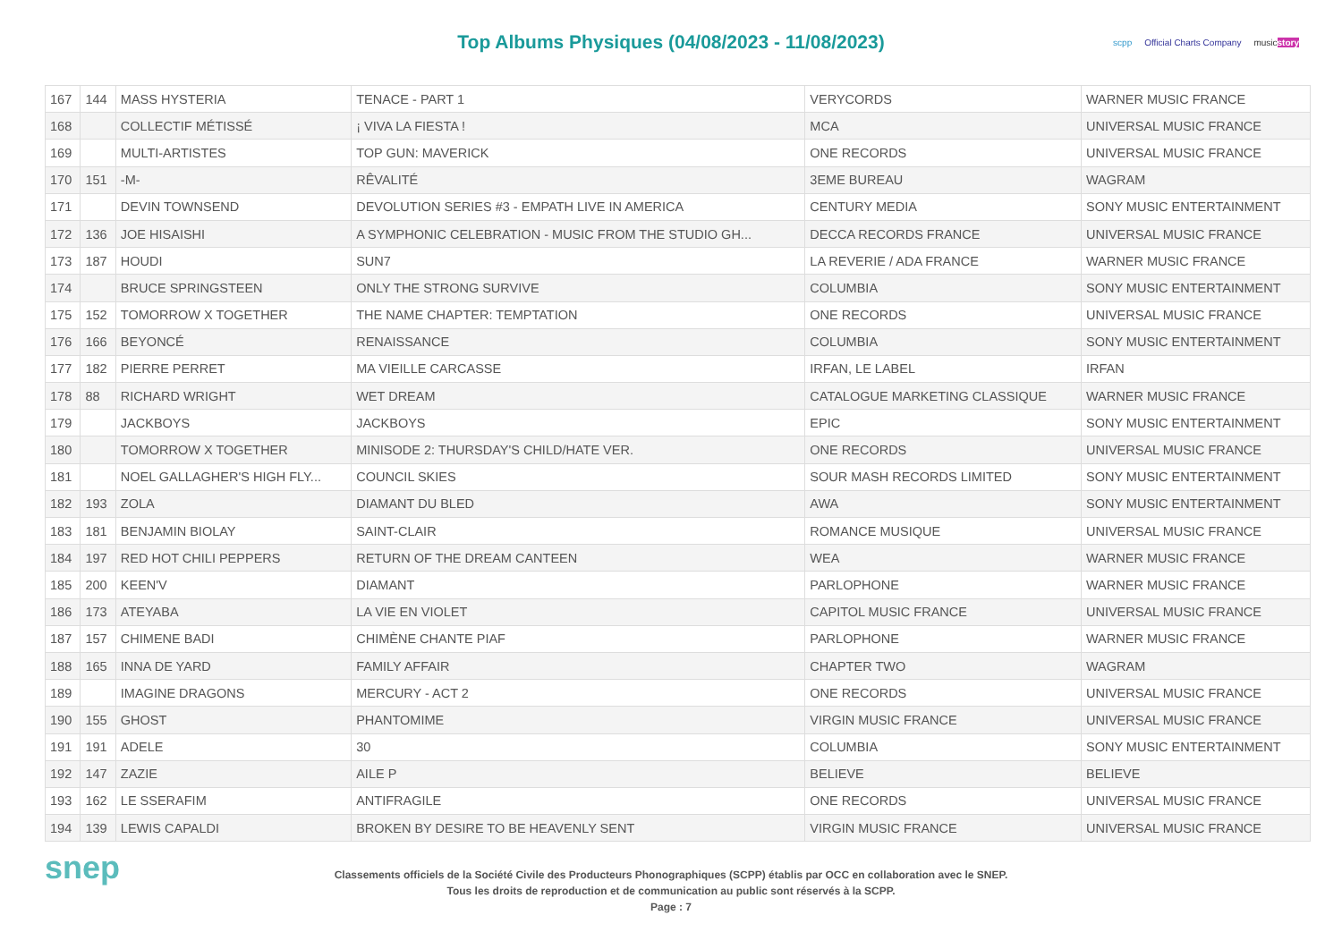Top Albums Physiques (04/08/2023 - 11/08/2023)
scpp Official Charts Company musicstory
| 167 | 144 | MASS HYSTERIA | TENACE - PART 1 | VERYCORDS | WARNER MUSIC FRANCE |
| 168 | | COLLECTIF MÉTISSÉ | ¡ VIVA LA FIESTA ! | MCA | UNIVERSAL MUSIC FRANCE |
| 169 | | MULTI-ARTISTES | TOP GUN: MAVERICK | ONE RECORDS | UNIVERSAL MUSIC FRANCE |
| 170 | 151 | -M- | RÊVALITÉ | 3EME BUREAU | WAGRAM |
| 171 | | DEVIN TOWNSEND | DEVOLUTION SERIES #3 - EMPATH LIVE IN AMERICA | CENTURY MEDIA | SONY MUSIC ENTERTAINMENT |
| 172 | 136 | JOE HISAISHI | A SYMPHONIC CELEBRATION - MUSIC FROM THE STUDIO GH... | DECCA RECORDS FRANCE | UNIVERSAL MUSIC FRANCE |
| 173 | 187 | HOUDI | SUN7 | LA REVERIE / ADA FRANCE | WARNER MUSIC FRANCE |
| 174 | | BRUCE SPRINGSTEEN | ONLY THE STRONG SURVIVE | COLUMBIA | SONY MUSIC ENTERTAINMENT |
| 175 | 152 | TOMORROW X TOGETHER | THE NAME CHAPTER: TEMPTATION | ONE RECORDS | UNIVERSAL MUSIC FRANCE |
| 176 | 166 | BEYONCÉ | RENAISSANCE | COLUMBIA | SONY MUSIC ENTERTAINMENT |
| 177 | 182 | PIERRE PERRET | MA VIEILLE CARCASSE | IRFAN, LE LABEL | IRFAN |
| 178 | 88 | RICHARD WRIGHT | WET DREAM | CATALOGUE MARKETING CLASSIQUE | WARNER MUSIC FRANCE |
| 179 | | JACKBOYS | JACKBOYS | EPIC | SONY MUSIC ENTERTAINMENT |
| 180 | | TOMORROW X TOGETHER | MINISODE 2: THURSDAY'S CHILD/HATE VER. | ONE RECORDS | UNIVERSAL MUSIC FRANCE |
| 181 | | NOEL GALLAGHER'S HIGH FLY... | COUNCIL SKIES | SOUR MASH RECORDS LIMITED | SONY MUSIC ENTERTAINMENT |
| 182 | 193 | ZOLA | DIAMANT DU BLED | AWA | SONY MUSIC ENTERTAINMENT |
| 183 | 181 | BENJAMIN BIOLAY | SAINT-CLAIR | ROMANCE MUSIQUE | UNIVERSAL MUSIC FRANCE |
| 184 | 197 | RED HOT CHILI PEPPERS | RETURN OF THE DREAM CANTEEN | WEA | WARNER MUSIC FRANCE |
| 185 | 200 | KEEN'V | DIAMANT | PARLOPHONE | WARNER MUSIC FRANCE |
| 186 | 173 | ATEYABA | LA VIE EN VIOLET | CAPITOL MUSIC FRANCE | UNIVERSAL MUSIC FRANCE |
| 187 | 157 | CHIMENE BADI | CHIMÈNE CHANTE PIAF | PARLOPHONE | WARNER MUSIC FRANCE |
| 188 | 165 | INNA DE YARD | FAMILY AFFAIR | CHAPTER TWO | WAGRAM |
| 189 | | IMAGINE DRAGONS | MERCURY - ACT 2 | ONE RECORDS | UNIVERSAL MUSIC FRANCE |
| 190 | 155 | GHOST | PHANTOMIME | VIRGIN MUSIC FRANCE | UNIVERSAL MUSIC FRANCE |
| 191 | 191 | ADELE | 30 | COLUMBIA | SONY MUSIC ENTERTAINMENT |
| 192 | 147 | ZAZIE | AILE P | BELIEVE | BELIEVE |
| 193 | 162 | LE SSERAFIM | ANTIFRAGILE | ONE RECORDS | UNIVERSAL MUSIC FRANCE |
| 194 | 139 | LEWIS CAPALDI | BROKEN BY DESIRE TO BE HEAVENLY SENT | VIRGIN MUSIC FRANCE | UNIVERSAL MUSIC FRANCE |
snep
Classements officiels de la Société Civile des Producteurs Phonographiques (SCPP) établis par OCC en collaboration avec le SNEP.
Tous les droits de reproduction et de communication au public sont réservés à la SCPP.
Page : 7